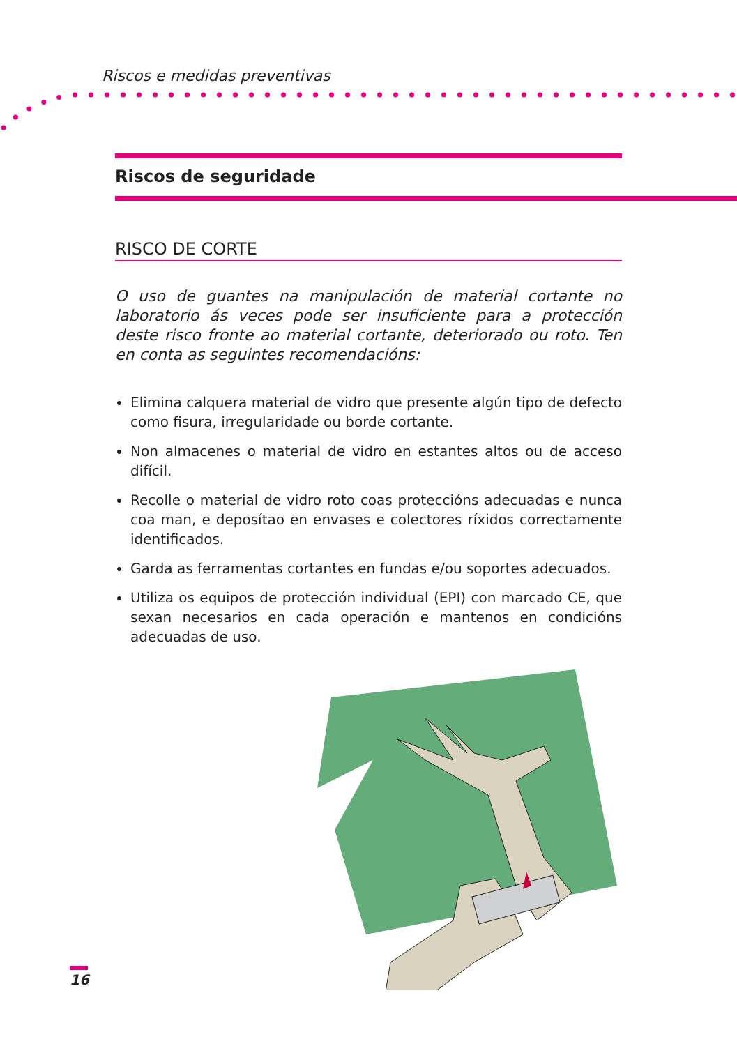Riscos e medidas preventivas
Riscos de seguridade
RISCO DE CORTE
O uso de guantes na manipulación de material cortante no laboratorio ás veces pode ser insuficiente para a protección deste risco fronte ao material cortante, deteriorado ou roto. Ten en conta as seguintes recomendacións:
Elimina calquera material de vidro que presente algún tipo de defecto como fisura, irregularidade ou borde cortante.
Non almacenes o material de vidro en estantes altos ou de acceso difícil.
Recolle o material de vidro roto coas proteccións adecuadas e nunca coa man, e deposítao en envases e colectores ríxidos correctamente identificados.
Garda as ferramentas cortantes en fundas e/ou soportes adecuados.
Utiliza os equipos de protección individual (EPI) con marcado CE, que sexan necesarios en cada operación e mantenos en condicións adecuadas de uso.
16